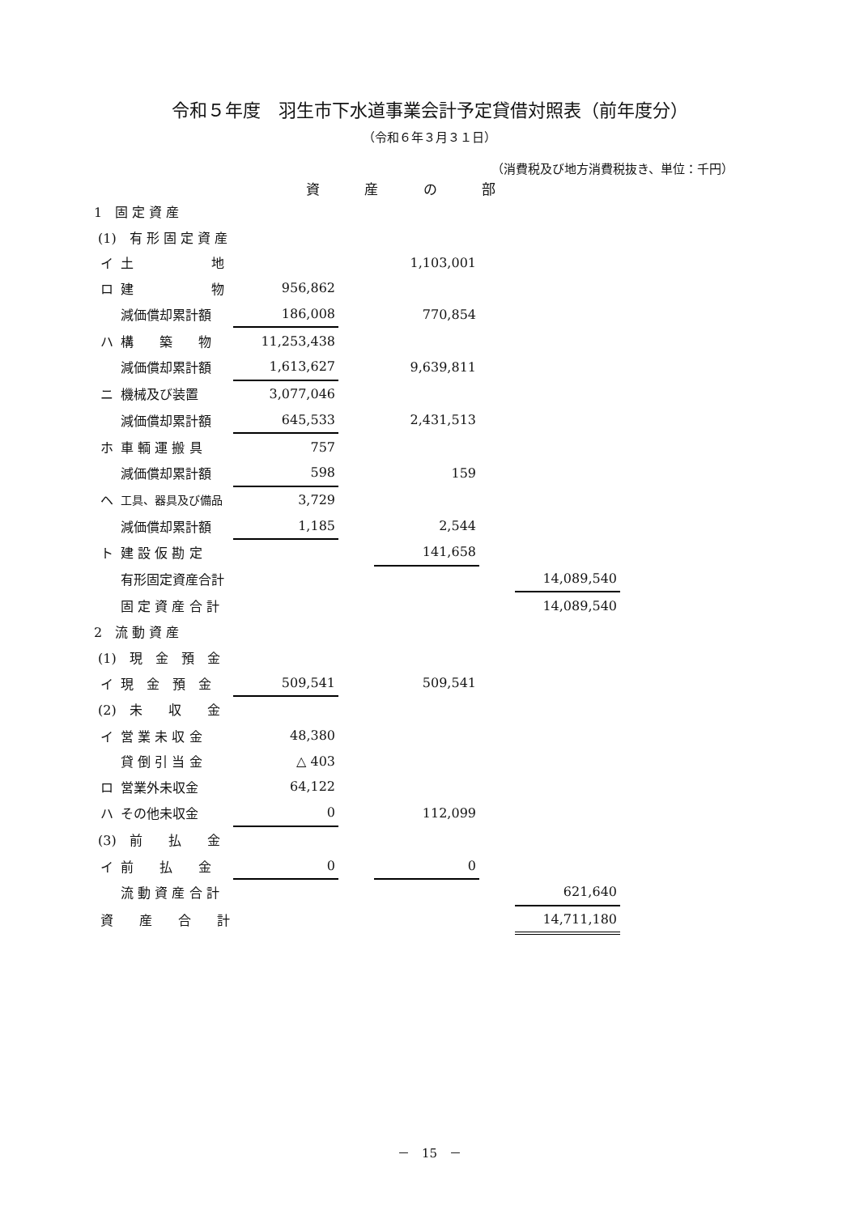令和５年度　羽生市下水道事業会計予定貸借対照表（前年度分）
（令和６年３月３１日）
（消費税及び地方消費税抜き、単位：千円）
資 産 の 部
| 1 固 定 資 産 | | | | | | | |
| (1) 有 形 固 定 資 産 | | | | | | | |
| | イ | 土 地 | | | 1,103,001 | | |
| | ロ | 建 物 | 956,862 | | | | |
| | | 減価償却累計額 | 186,008 | | 770,854 | | |
| | ハ | 構 築 物 | 11,253,438 | | | | |
| | | 減価償却累計額 | 1,613,627 | | 9,639,811 | | |
| | ニ | 機械及び装置 | 3,077,046 | | | | |
| | | 減価償却累計額 | 645,533 | | 2,431,513 | | |
| | ホ | 車 輌 運 搬 具 | 757 | | | | |
| | | 減価償却累計額 | 598 | | 159 | | |
| | ヘ | 工具、器具及び備品 | 3,729 | | | | |
| | | 減価償却累計額 | 1,185 | | 2,544 | | |
| | ト | 建 設 仮 勘 定 | | | 141,658 | | |
| | | 有形固定資産合計 | | | | | 14,089,540 |
| | | 固 定 資 産 合 計 | | | | | 14,089,540 |
| 2 流 動 資 産 | | | | | | | |
| (1) 現 金 預 金 | | | | | | | |
| | イ | 現 金 預 金 | 509,541 | | 509,541 | | |
| (2) 未 収 金 | | | | | | | |
| | イ | 営 業 未 収 金 | 48,380 | | | | |
| | | 貸 倒 引 当 金 | △ 403 | | | | |
| | ロ | 営業外未収金 | 64,122 | | | | |
| | ハ | その他未収金 | 0 | | 112,099 | | |
| (3) 前 払 金 | | | | | | | |
| | イ | 前 払 金 | 0 | | 0 | | |
| | | 流 動 資 産 合 計 | | | | | 621,640 |
| | 資 産 合 計 | | | | | | 14,711,180 |
－　15　－